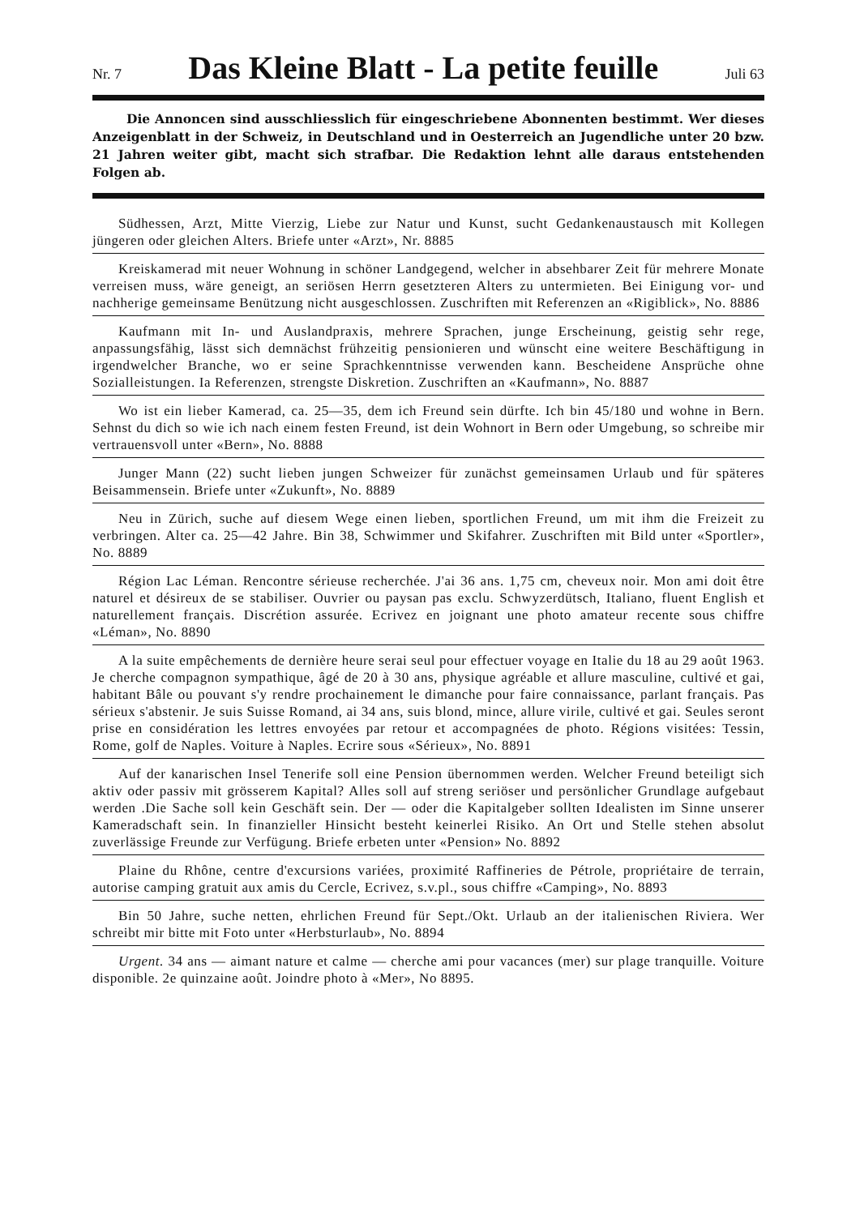Nr. 7
Das Kleine Blatt - La petite feuille
Juli 63
Die Annoncen sind ausschliesslich für eingeschriebene Abonnenten bestimmt. Wer dieses Anzeigenblatt in der Schweiz, in Deutschland und in Oesterreich an Jugendliche unter 20 bzw. 21 Jahren weiter gibt, macht sich strafbar. Die Redaktion lehnt alle daraus entstehenden Folgen ab.
Südhessen, Arzt, Mitte Vierzig, Liebe zur Natur und Kunst, sucht Gedankenaustausch mit Kollegen jüngeren oder gleichen Alters. Briefe unter «Arzt», Nr. 8885
Kreiskamerad mit neuer Wohnung in schöner Landgegend, welcher in absehbarer Zeit für mehrere Monate verreisen muss, wäre geneigt, an seriösen Herrn gesetzteren Alters zu untermieten. Bei Einigung vor- und nachherige gemeinsame Benützung nicht ausgeschlossen. Zuschriften mit Referenzen an «Rigiblick», No. 8886
Kaufmann mit In- und Auslandpraxis, mehrere Sprachen, junge Erscheinung, geistig sehr rege, anpassungsfähig, lässt sich demnächst frühzeitig pensionieren und wünscht eine weitere Beschäftigung in irgendwelcher Branche, wo er seine Sprachkenntnisse verwenden kann. Bescheidene Ansprüche ohne Sozialleistungen. Ia Referenzen, strengste Diskretion. Zuschriften an «Kaufmann», No. 8887
Wo ist ein lieber Kamerad, ca. 25—35, dem ich Freund sein dürfte. Ich bin 45/180 und wohne in Bern. Sehnst du dich so wie ich nach einem festen Freund, ist dein Wohnort in Bern oder Umgebung, so schreibe mir vertrauensvoll unter «Bern», No. 8888
Junger Mann (22) sucht lieben jungen Schweizer für zunächst gemeinsamen Urlaub und für späteres Beisammensein. Briefe unter «Zukunft», No. 8889
Neu in Zürich, suche auf diesem Wege einen lieben, sportlichen Freund, um mit ihm die Freizeit zu verbringen. Alter ca. 25—42 Jahre. Bin 38, Schwimmer und Skifahrer. Zuschriften mit Bild unter «Sportler», No. 8889
Région Lac Léman. Rencontre sérieuse recherchée. J'ai 36 ans. 1,75 cm, cheveux noir. Mon ami doit être naturel et désireux de se stabiliser. Ouvrier ou paysan pas exclu. Schwyzerdütsch, Italiano, fluent English et naturellement français. Discrétion assurée. Ecrivez en joignant une photo amateur recente sous chiffre «Léman», No. 8890
A la suite empêchements de dernière heure serai seul pour effectuer voyage en Italie du 18 au 29 août 1963. Je cherche compagnon sympathique, âgé de 20 à 30 ans, physique agréable et allure masculine, cultivé et gai, habitant Bâle ou pouvant s'y rendre prochainement le dimanche pour faire connaissance, parlant français. Pas sérieux s'abstenir. Je suis Suisse Romand, ai 34 ans, suis blond, mince, allure virile, cultivé et gai. Seules seront prise en considération les lettres envoyées par retour et accompagnées de photo. Régions visitées: Tessin, Rome, golf de Naples. Voiture à Naples. Ecrire sous «Sérieux», No. 8891
Auf der kanarischen Insel Tenerife soll eine Pension übernommen werden. Welcher Freund beteiligt sich aktiv oder passiv mit grösserem Kapital? Alles soll auf streng seriöser und persönlicher Grundlage aufgebaut werden .Die Sache soll kein Geschäft sein. Der — oder die Kapitalgeber sollten Idealisten im Sinne unserer Kameradschaft sein. In finanzieller Hinsicht besteht keinerlei Risiko. An Ort und Stelle stehen absolut zuverlässige Freunde zur Verfügung. Briefe erbeten unter «Pension» No. 8892
Plaine du Rhône, centre d'excursions variées, proximité Raffineries de Pétrole, propriétaire de terrain, autorise camping gratuit aux amis du Cercle, Ecrivez, s.v.pl., sous chiffre «Camping», No. 8893
Bin 50 Jahre, suche netten, ehrlichen Freund für Sept./Okt. Urlaub an der italienischen Riviera. Wer schreibt mir bitte mit Foto unter «Herbsturlaub», No. 8894
Urgent. 34 ans — aimant nature et calme — cherche ami pour vacances (mer) sur plage tranquille. Voiture disponible. 2e quinzaine août. Joindre photo à «Mer», No 8895.